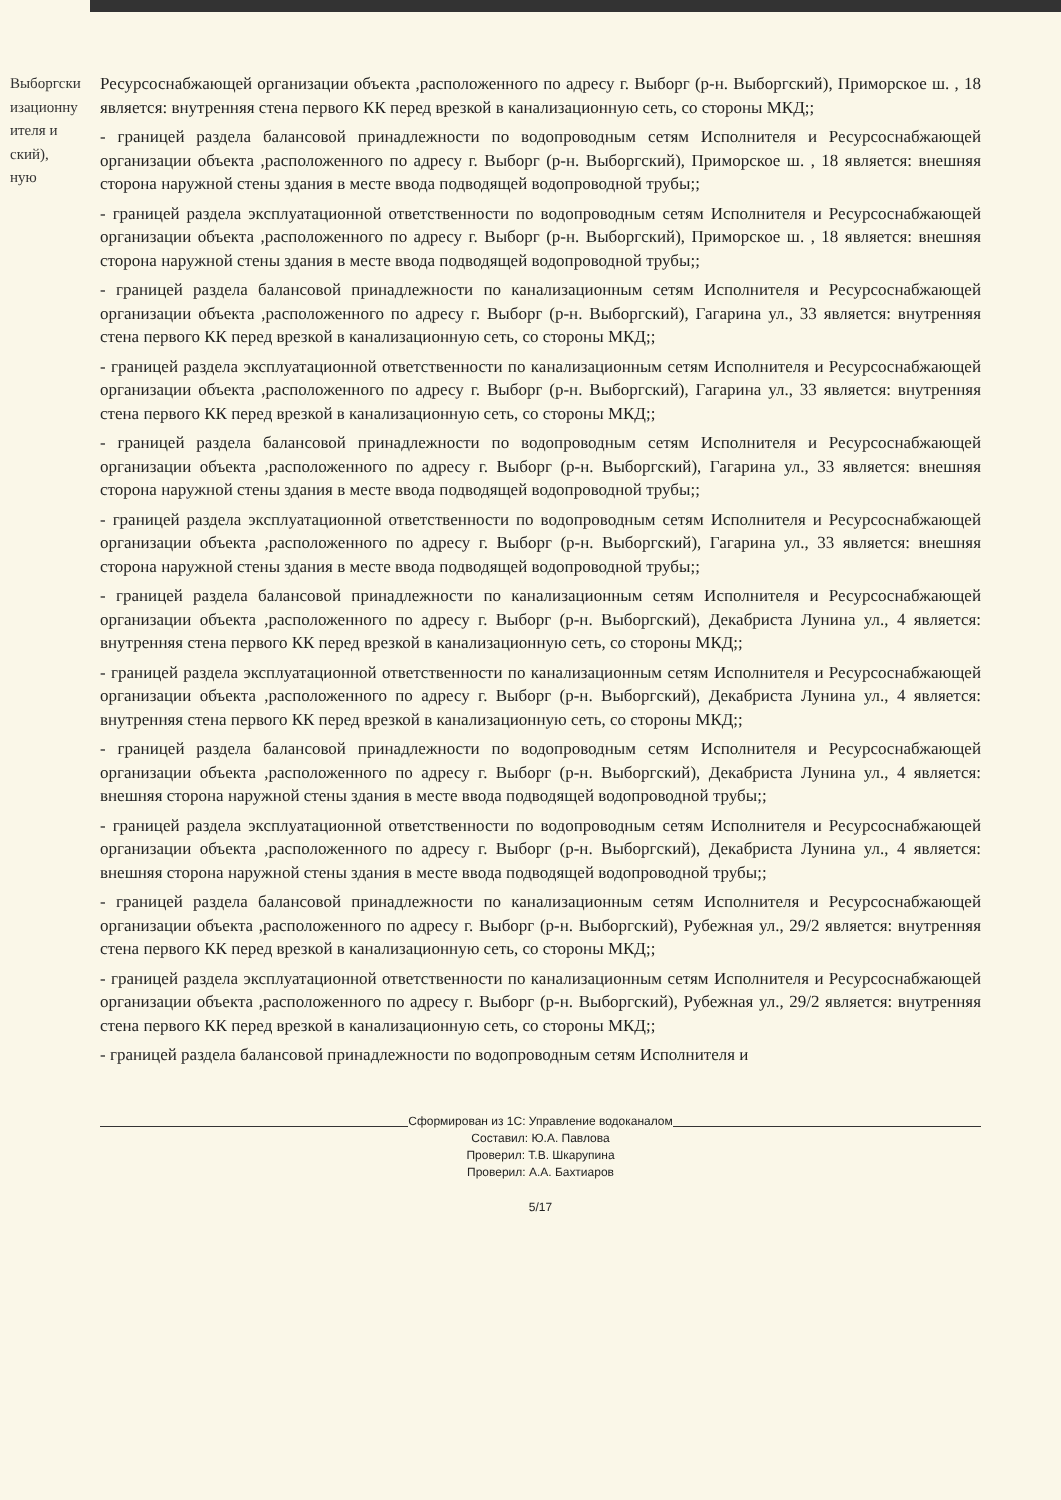Выборгски
изационну
ителя и
ский),
ную
Ресурсоснабжающей организации объекта ,расположенного по адресу г. Выборг (р-н. Выборгский), Приморское ш. , 18 является: внутренняя стена первого КК перед врезкой в канализационную сеть, со стороны МКД;;
- границей раздела балансовой принадлежности по водопроводным сетям Исполнителя и Ресурсоснабжающей организации объекта ,расположенного по адресу г. Выборг (р-н. Выборгский), Приморское ш. , 18 является: внешняя сторона наружной стены здания в месте ввода подводящей водопроводной трубы;;
- границей раздела эксплуатационной ответственности по водопроводным сетям Исполнителя и Ресурсоснабжающей организации объекта ,расположенного по адресу г. Выборг (р-н. Выборгский), Приморское ш. , 18 является: внешняя сторона наружной стены здания в месте ввода подводящей водопроводной трубы;;
- границей раздела балансовой принадлежности по канализационным сетям Исполнителя и Ресурсоснабжающей организации объекта ,расположенного по адресу г. Выборг (р-н. Выборгский), Гагарина ул., 33 является: внутренняя стена первого КК перед врезкой в канализационную сеть, со стороны МКД;;
- границей раздела эксплуатационной ответственности по канализационным сетям Исполнителя и Ресурсоснабжающей организации объекта ,расположенного по адресу г. Выборг (р-н. Выборгский), Гагарина ул., 33 является: внутренняя стена первого КК перед врезкой в канализационную сеть, со стороны МКД;;
- границей раздела балансовой принадлежности по водопроводным сетям Исполнителя и Ресурсоснабжающей организации объекта ,расположенного по адресу г. Выборг (р-н. Выборгский), Гагарина ул., 33 является: внешняя сторона наружной стены здания в месте ввода подводящей водопроводной трубы;;
- границей раздела эксплуатационной ответственности по водопроводным сетям Исполнителя и Ресурсоснабжающей организации объекта ,расположенного по адресу г. Выборг (р-н. Выборгский), Гагарина ул., 33 является: внешняя сторона наружной стены здания в месте ввода подводящей водопроводной трубы;;
- границей раздела балансовой принадлежности по канализационным сетям Исполнителя и Ресурсоснабжающей организации объекта ,расположенного по адресу г. Выборг (р-н. Выборгский), Декабриста Лунина ул., 4 является: внутренняя стена первого КК перед врезкой в канализационную сеть, со стороны МКД;;
- границей раздела эксплуатационной ответственности по канализационным сетям Исполнителя и Ресурсоснабжающей организации объекта ,расположенного по адресу г. Выборг (р-н. Выборгский), Декабриста Лунина ул., 4 является: внутренняя стена первого КК перед врезкой в канализационную сеть, со стороны МКД;;
- границей раздела балансовой принадлежности по водопроводным сетям Исполнителя и Ресурсоснабжающей организации объекта ,расположенного по адресу г. Выборг (р-н. Выборгский), Декабриста Лунина ул., 4 является: внешняя сторона наружной стены здания в месте ввода подводящей водопроводной трубы;;
- границей раздела эксплуатационной ответственности по водопроводным сетям Исполнителя и Ресурсоснабжающей организации объекта ,расположенного по адресу г. Выборг (р-н. Выборгский), Декабриста Лунина ул., 4 является: внешняя сторона наружной стены здания в месте ввода подводящей водопроводной трубы;;
- границей раздела балансовой принадлежности по канализационным сетям Исполнителя и Ресурсоснабжающей организации объекта ,расположенного по адресу г. Выборг (р-н. Выборгский), Рубежная ул., 29/2 является: внутренняя стена первого КК перед врезкой в канализационную сеть, со стороны МКД;;
- границей раздела эксплуатационной ответственности по канализационным сетям Исполнителя и Ресурсоснабжающей организации объекта ,расположенного по адресу г. Выборг (р-н. Выборгский), Рубежная ул., 29/2 является: внутренняя стена первого КК перед врезкой в канализационную сеть, со стороны МКД;;
- границей раздела балансовой принадлежности по водопроводным сетям Исполнителя и
Сформирован из 1С: Управление водоканалом
Составил: Ю.А. Павлова
Проверил: Т.В. Шкарупина
Проверил: А.А. Бахтиаров
5/17